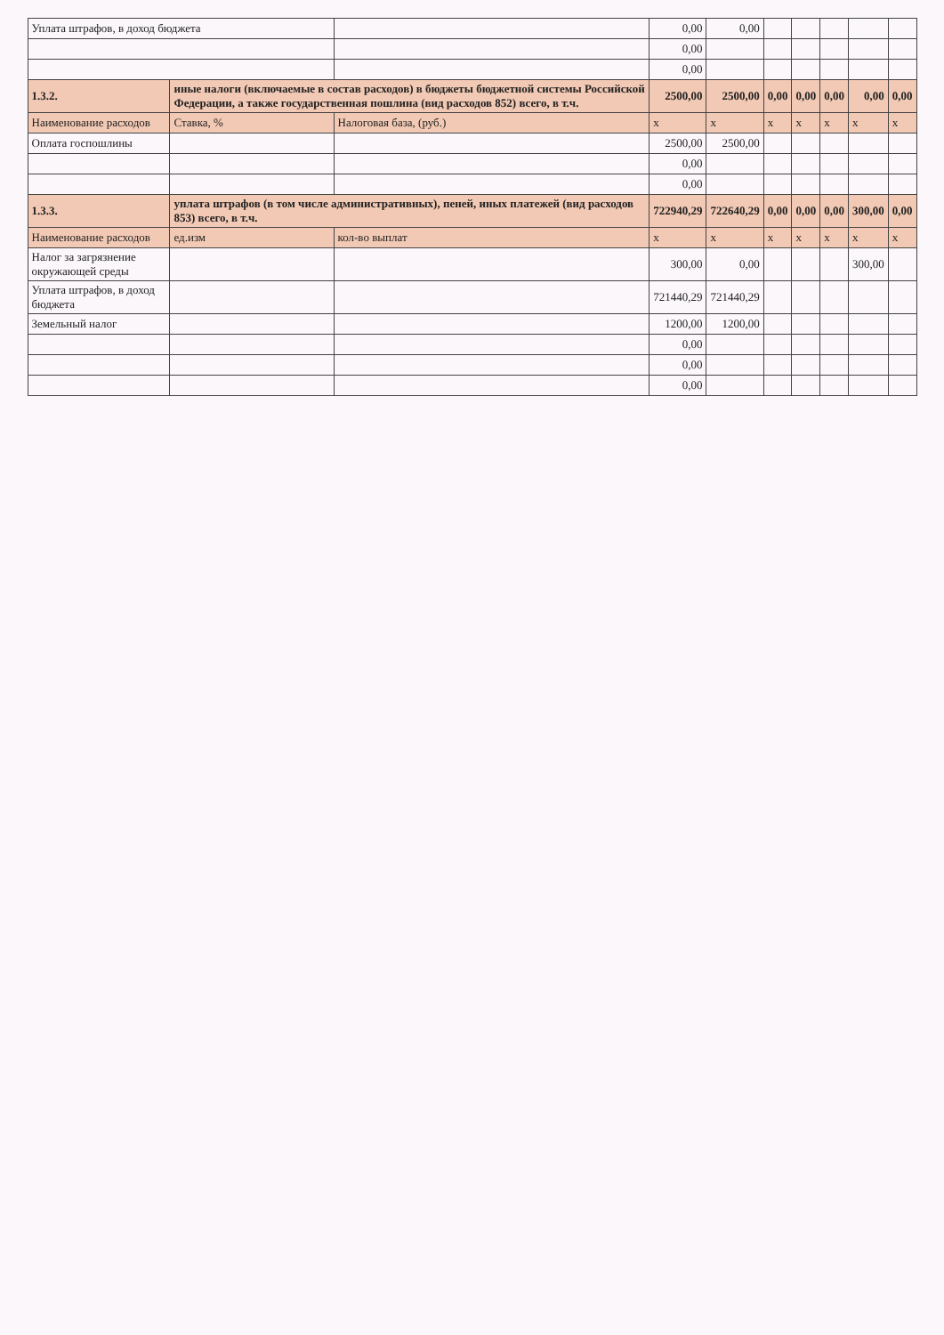| Уплата штрафов, в доход бюджета | | | | 0,00 | 0,00 | | | | | |
| | | | | 0,00 | | | | | | |
| | | | | 0,00 | | | | | | |
| 1.3.2. | иные налоги (включаемые в состав расходов) в бюджеты бюджетной системы Российской Федерации, а также государственная пошлина (вид расходов 852) всего, в т.ч. | | | 2500,00 | 2500,00 | 0,00 | 0,00 | 0,00 | 0,00 | 0,00 |
| Наименование расходов | | Ставка, % | Налоговая база, (руб.) | x | x | x | x | x | x | x |
| Оплата госпошлины | | | | 2500,00 | 2500,00 | | | | | |
| | | | | 0,00 | | | | | | |
| | | | | 0,00 | | | | | | |
| 1.3.3. | уплата штрафов (в том числе административных), пеней, иных платежей (вид расходов 853) всего, в т.ч. | | | 722940,29 | 722640,29 | 0,00 | 0,00 | 0,00 | 300,00 | 0,00 |
| Наименование расходов | | ед.изм | кол-во выплат | x | x | x | x | x | x | x |
| Налог за загрязнение окружающей среды | | | | 300,00 | 0,00 | | | | 300,00 | |
| Уплата штрафов, в доход бюджета | | | | 721440,29 | 721440,29 | | | | | |
| Земельный налог | | | | 1200,00 | 1200,00 | | | | | |
| | | | | 0,00 | | | | | | |
| | | | | 0,00 | | | | | | |
| | | | | 0,00 | | | | | | |